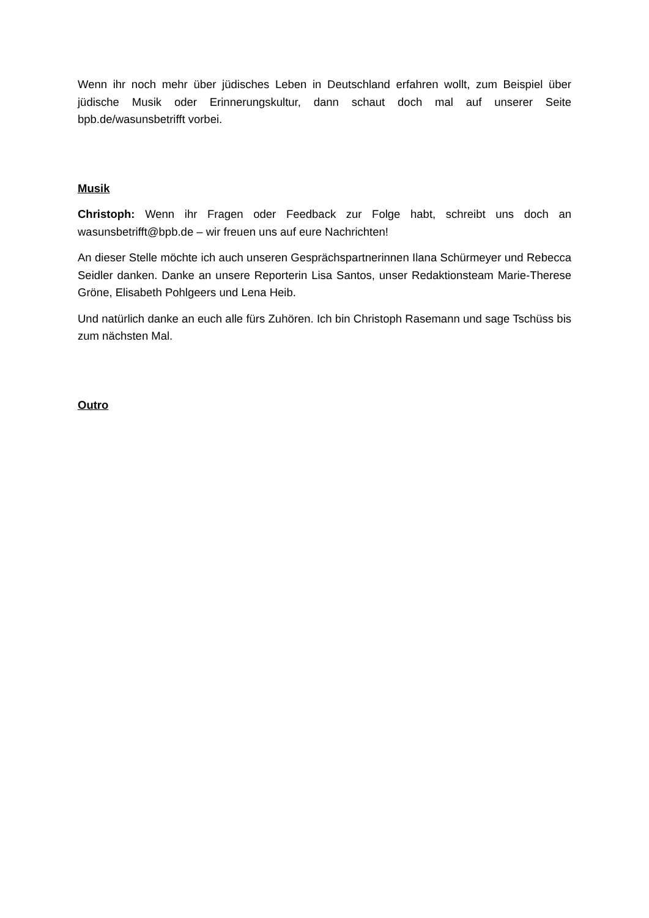Wenn ihr noch mehr über jüdisches Leben in Deutschland erfahren wollt, zum Beispiel über jüdische Musik oder Erinnerungskultur, dann schaut doch mal auf unserer Seite bpb.de/wasunsbetrifft vorbei.
Musik
Christoph: Wenn ihr Fragen oder Feedback zur Folge habt, schreibt uns doch an wasunsbetrifft@bpb.de – wir freuen uns auf eure Nachrichten!
An dieser Stelle möchte ich auch unseren Gesprächspartnerinnen Ilana Schürmeyer und Rebecca Seidler danken. Danke an unsere Reporterin Lisa Santos, unser Redaktionsteam Marie-Therese Gröne, Elisabeth Pohlgeers und Lena Heib.
Und natürlich danke an euch alle fürs Zuhören. Ich bin Christoph Rasemann und sage Tschüss bis zum nächsten Mal.
Outro